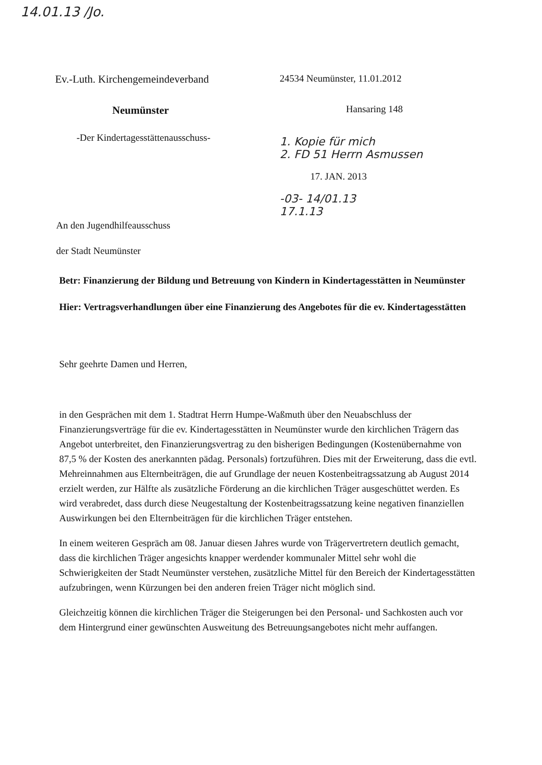14.01.13 /Jo.
Ev.-Luth. Kirchengemeindeverband
Neumünster
-Der Kindertagesstättenausschuss-
An den Jugendhilfeausschuss
der Stadt Neumünster
24534 Neumünster, 11.01.2012
Hansaring 148
1. Kopie für mich
2. FD 51 Herrn Asmussen
17. JAN. 2013
-03- 14/01.13
17.1.13
Betr: Finanzierung der Bildung und Betreuung von Kindern in Kindertagesstätten in Neumünster
Hier: Vertragsverhandlungen über eine Finanzierung des Angebotes für die ev. Kindertagesstätten
Sehr geehrte Damen und Herren,
in den Gesprächen mit dem 1. Stadtrat Herrn Humpe-Waßmuth über den Neuabschluss der Finanzierungsverträge für die ev. Kindertagesstätten in Neumünster wurde den kirchlichen Trägern das Angebot unterbreitet, den Finanzierungsvertrag zu den bisherigen Bedingungen (Kostenübernahme von 87,5 % der Kosten des anerkannten pädag. Personals) fortzuführen. Dies mit der Erweiterung, dass die evtl. Mehreinnahmen aus Elternbeiträgen, die auf Grundlage der neuen Kostenbeitragssatzung ab August 2014 erzielt werden, zur Hälfte als zusätzliche Förderung an die kirchlichen Träger ausgeschüttet werden. Es wird verabredet, dass durch diese Neugestaltung der Kostenbeitragssatzung keine negativen finanziellen Auswirkungen bei den Elternbeiträgen für die kirchlichen Träger entstehen.
In einem weiteren Gespräch am 08. Januar diesen Jahres wurde von Trägervertretern deutlich gemacht, dass die kirchlichen Träger angesichts knapper werdender kommunaler Mittel sehr wohl die Schwierigkeiten der Stadt Neumünster verstehen, zusätzliche Mittel für den Bereich der Kindertagesstätten aufzubringen, wenn Kürzungen bei den anderen freien Träger nicht möglich sind.
Gleichzeitig können die kirchlichen Träger die Steigerungen bei den Personal- und Sachkosten auch vor dem Hintergrund einer gewünschten Ausweitung des Betreuungsangebotes nicht mehr auffangen.